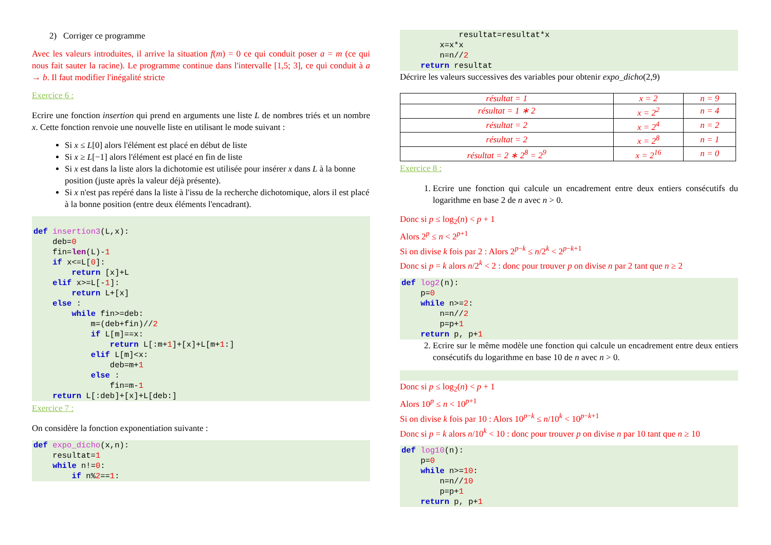2) Corriger ce programme
Avec les valeurs introduites, il arrive la situation f(m) = 0 ce qui conduit poser a = m (ce qui nous fait sauter la racine). Le programme continue dans l'intervalle [1,5; 3], ce qui conduit à a → b. Il faut modifier l'inégalité stricte
Exercice 6 :
Ecrire une fonction insertion qui prend en arguments une liste L de nombres triés et un nombre x. Cette fonction renvoie une nouvelle liste en utilisant le mode suivant :
Si x ≤ L[0] alors l'élément est placé en début de liste
Si x ≥ L[−1] alors l'élément est placé en fin de liste
Si x est dans la liste alors la dichotomie est utilisée pour insérer x dans L à la bonne position (juste après la valeur déjà présente).
Si x n'est pas repéré dans la liste à l'issu de la recherche dichotomique, alors il est placé à la bonne position (entre deux éléments l'encadrant).
def insertion3(L,x):
    deb=0
    fin=len(L)-1
    if x<=L[0]:
        return [x]+L
    elif x>=L[-1]:
        return L+[x]
    else :
        while fin>=deb:
            m=(deb+fin)//2
            if L[m]==x:
                return L[:m+1]+[x]+L[m+1:]
            elif L[m]<x:
                deb=m+1
            else :
                fin=m-1
    return L[:deb]+[x]+L[deb:]
Exercice 7 :
On considère la fonction exponentiation suivante :
def expo_dicho(x,n):
    resultat=1
    while n!=0:
        if n%2==1:
            resultat=resultat*x
        x=x*x
        n=n//2
    return resultat
Décrire les valeurs successives des variables pour obtenir expo_dicho(2,9)
| résultat = 1 | x = 2 | n = 9 |
| résultat = 1 ∗ 2 | x = 2<sup>2</sup> | n = 4 |
| résultat = 2 | x = 2<sup>4</sup> | n = 2 |
| résultat = 2 | x = 2<sup>8</sup> | n = 1 |
| résultat = 2 ∗ 2<sup>8</sup> = 2<sup>9</sup> | x = 2<sup>16</sup> | n = 0 |
Exercice 8 :
1. Ecrire une fonction qui calcule un encadrement entre deux entiers consécutifs du logarithme en base 2 de n avec n > 0.
Donc si p ≤ log<sub>2</sub>(n) < p + 1
Alors 2<sup>p</sup> ≤ n < 2<sup>p+1</sup>
Si on divise k fois par 2 : Alors 2<sup>p−k</sup> ≤ n/2<sup>k</sup> < 2<sup>p−k+1</sup>
Donc si p = k alors n/2<sup>k</sup> < 2 : donc pour trouver p on divise n par 2 tant que n ≥ 2
def log2(n):
    p=0
    while n>=2:
        n=n//2
        p=p+1
    return p, p+1
2. Ecrire sur le même modèle une fonction qui calcule un encadrement entre deux entiers consécutifs du logarithme en base 10 de n avec n > 0.
 
Donc si p ≤ log<sub>2</sub>(n) < p + 1
Alors 10<sup>p</sup> ≤ n < 10<sup>p+1</sup>
Si on divise k fois par 10 : Alors 10<sup>p−k</sup> ≤ n/10<sup>k</sup> < 10<sup>p−k+1</sup>
Donc si p = k alors n/10<sup>k</sup> < 10 : donc pour trouver p on divise n par 10 tant que n ≥ 10
def log10(n):
    p=0
    while n>=10:
        n=n//10
        p=p+1
    return p, p+1